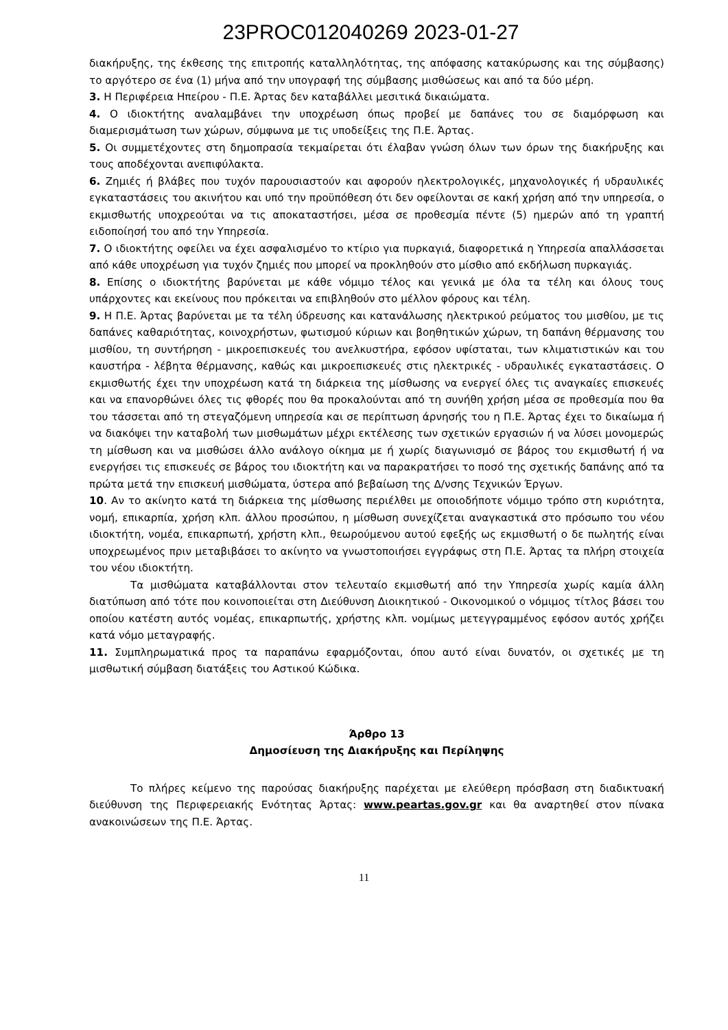23PROC012040269 2023-01-27
διακήρυξης, της έκθεσης της επιτροπής καταλληλότητας, της απόφασης κατακύρωσης και της σύμβασης) το αργότερο σε ένα (1) μήνα από την υπογραφή της σύμβασης μισθώσεως και από τα δύο μέρη.
3. Η Περιφέρεια Ηπείρου - Π.Ε. Άρτας δεν καταβάλλει μεσιτικά δικαιώματα.
4. Ο ιδιοκτήτης αναλαμβάνει την υποχρέωση όπως προβεί με δαπάνες του σε διαμόρφωση και διαμερισμάτωση των χώρων, σύμφωνα με τις υποδείξεις της Π.Ε. Άρτας.
5. Οι συμμετέχοντες στη δημοπρασία τεκμαίρεται ότι έλαβαν γνώση όλων των όρων της διακήρυξης και τους αποδέχονται ανεπιφύλακτα.
6. Ζημιές ή βλάβες που τυχόν παρουσιαστούν και αφορούν ηλεκτρολογικές, μηχανολογικές ή υδραυλικές εγκαταστάσεις του ακινήτου και υπό την προϋπόθεση ότι δεν οφείλονται σε κακή χρήση από την υπηρεσία, ο εκμισθωτής υποχρεούται να τις αποκαταστήσει, μέσα σε προθεσμία πέντε (5) ημερών από τη γραπτή ειδοποίησή του από την Υπηρεσία.
7. Ο ιδιοκτήτης οφείλει να έχει ασφαλισμένο το κτίριο για πυρκαγιά, διαφορετικά η Υπηρεσία απαλλάσσεται από κάθε υποχρέωση για τυχόν ζημιές που μπορεί να προκληθούν στο μίσθιο από εκδήλωση πυρκαγιάς.
8. Επίσης ο ιδιοκτήτης βαρύνεται με κάθε νόμιμο τέλος και γενικά με όλα τα τέλη και όλους τους υπάρχοντες και εκείνους που πρόκειται να επιβληθούν στο μέλλον φόρους και τέλη.
9. Η Π.Ε. Άρτας βαρύνεται με τα τέλη ύδρευσης και κατανάλωσης ηλεκτρικού ρεύματος του μισθίου, με τις δαπάνες καθαριότητας, κοινοχρήστων, φωτισμού κύριων και βοηθητικών χώρων, τη δαπάνη θέρμανσης του μισθίου, τη συντήρηση - μικροεπισκευές του ανελκυστήρα, εφόσον υφίσταται, των κλιματιστικών και του καυστήρα - λέβητα θέρμανσης, καθώς και μικροεπισκευές στις ηλεκτρικές - υδραυλικές εγκαταστάσεις. Ο εκμισθωτής έχει την υποχρέωση κατά τη διάρκεια της μίσθωσης να ενεργεί όλες τις αναγκαίες επισκευές και να επανορθώνει όλες τις φθορές που θα προκαλούνται από τη συνήθη χρήση μέσα σε προθεσμία που θα του τάσσεται από τη στεγαζόμενη υπηρεσία και σε περίπτωση άρνησής του η Π.Ε. Άρτας έχει το δικαίωμα ή να διακόψει την καταβολή των μισθωμάτων μέχρι εκτέλεσης των σχετικών εργασιών ή να λύσει μονομερώς τη μίσθωση και να μισθώσει άλλο ανάλογο οίκημα με ή χωρίς διαγωνισμό σε βάρος του εκμισθωτή ή να ενεργήσει τις επισκευές σε βάρος του ιδιοκτήτη και να παρακρατήσει το ποσό της σχετικής δαπάνης από τα πρώτα μετά την επισκευή μισθώματα, ύστερα από βεβαίωση της Δ/νσης Τεχνικών Έργων.
10. Αν το ακίνητο κατά τη διάρκεια της μίσθωσης περιέλθει με οποιοδήποτε νόμιμο τρόπο στη κυριότητα, νομή, επικαρπία, χρήση κλπ. άλλου προσώπου, η μίσθωση συνεχίζεται αναγκαστικά στο πρόσωπο του νέου ιδιοκτήτη, νομέα, επικαρπωτή, χρήστη κλπ., θεωρούμενου αυτού εφεξής ως εκμισθωτή ο δε πωλητής είναι υποχρεωμένος πριν μεταβιβάσει το ακίνητο να γνωστοποιήσει εγγράφως στη Π.Ε. Άρτας τα πλήρη στοιχεία του νέου ιδιοκτήτη.
Τα μισθώματα καταβάλλονται στον τελευταίο εκμισθωτή από την Υπηρεσία χωρίς καμία άλλη διατύπωση από τότε που κοινοποιείται στη Διεύθυνση Διοικητικού - Οικονομικού ο νόμιμος τίτλος βάσει του οποίου κατέστη αυτός νομέας, επικαρπωτής, χρήστης κλπ. νομίμως μετεγγραμμένος εφόσον αυτός χρήζει κατά νόμο μεταγραφής.
11. Συμπληρωματικά προς τα παραπάνω εφαρμόζονται, όπου αυτό είναι δυνατόν, οι σχετικές με τη μισθωτική σύμβαση διατάξεις του Αστικού Κώδικα.
Άρθρο 13
Δημοσίευση της Διακήρυξης και Περίληψης
Το πλήρες κείμενο της παρούσας διακήρυξης παρέχεται με ελεύθερη πρόσβαση στη διαδικτυακή διεύθυνση της Περιφερειακής Ενότητας Άρτας: www.peartas.gov.gr και θα αναρτηθεί στον πίνακα ανακοινώσεων της Π.Ε. Άρτας.
11